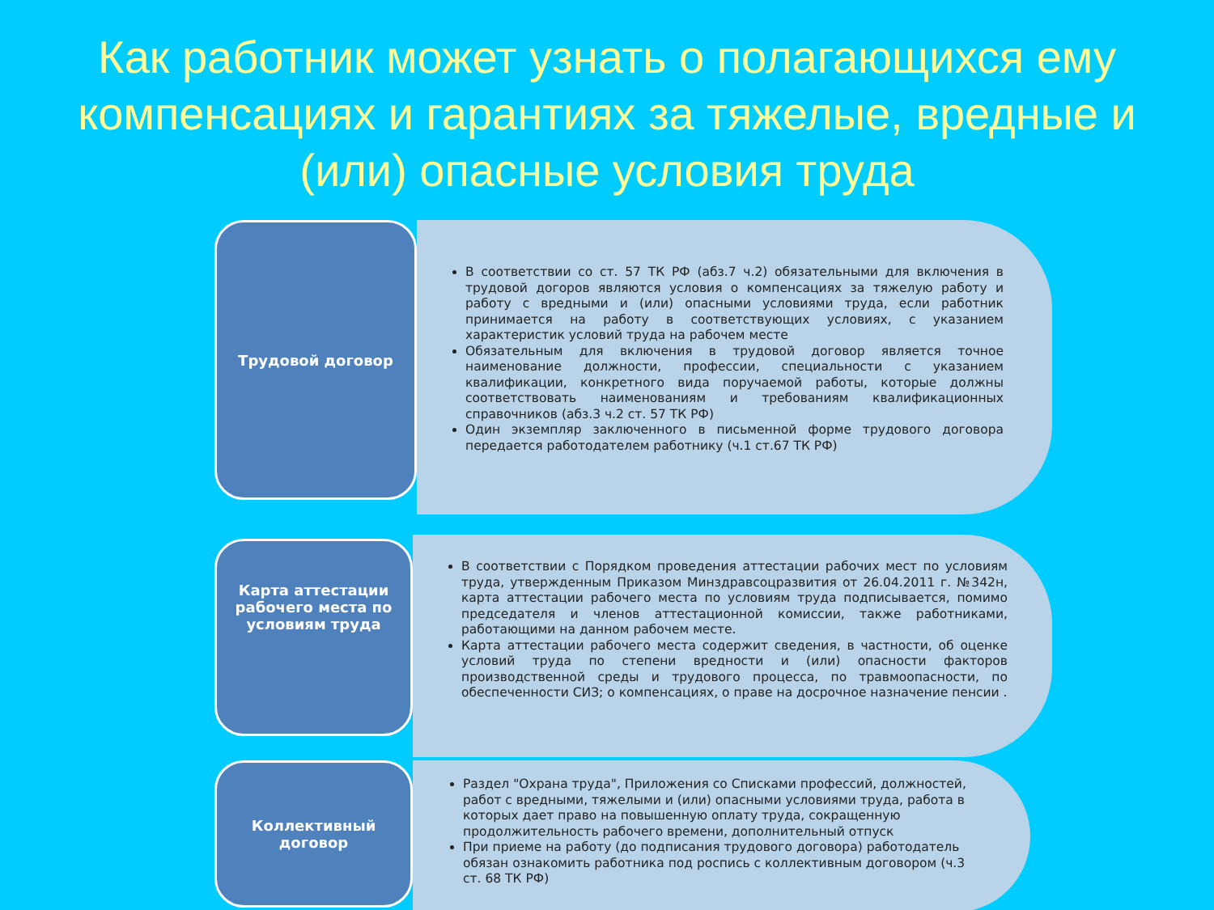Как работник может узнать о полагающихся ему компенсациях и гарантиях за тяжелые, вредные и (или) опасные условия труда
Трудовой договор
В соответствии со ст. 57 ТК РФ (абз.7 ч.2) обязательными для включения в трудовой догоров являются условия о компенсациях за тяжелую работу и работу с вредными и (или) опасными условиями труда, если работник принимается на работу в соответствующих условиях, с указанием характеристик условий труда на рабочем месте
Обязательным для включения в трудовой договор является точное наименование должности, профессии, специальности с указанием квалификации, конкретного вида поручаемой работы, которые должны соответствовать наименованиям и требованиям квалификационных справочников (абз.3 ч.2 ст. 57 ТК РФ)
Один экземпляр заключенного в письменной форме трудового договора передается работодателем работнику (ч.1 ст.67 ТК РФ)
Карта аттестации рабочего места по условиям труда
В соответствии с Порядком проведения аттестации рабочих мест по условиям труда, утвержденным Приказом Минздравсоцразвития от 26.04.2011 г. №342н, карта аттестации рабочего места по условиям труда подписывается, помимо председателя и членов аттестационной комиссии, также работниками, работающими на данном рабочем месте.
Карта аттестации рабочего места содержит сведения, в частности, об оценке условий труда по степени вредности и (или) опасности факторов производственной среды и трудового процесса, по травмоопасности, по обеспеченности СИЗ; о компенсациях, о праве на досрочное назначение пенсии .
Коллективный договор
Раздел "Охрана труда", Приложения со Списками профессий, должностей, работ с вредными, тяжелыми и (или) опасными условиями труда, работа в которых дает право на повышенную оплату труда, сокращенную продолжительность рабочего времени, дополнительный отпуск
При приеме на работу (до подписания трудового договора) работодатель обязан ознакомить работника под роспись с коллективным договором (ч.3 ст. 68 ТК РФ)